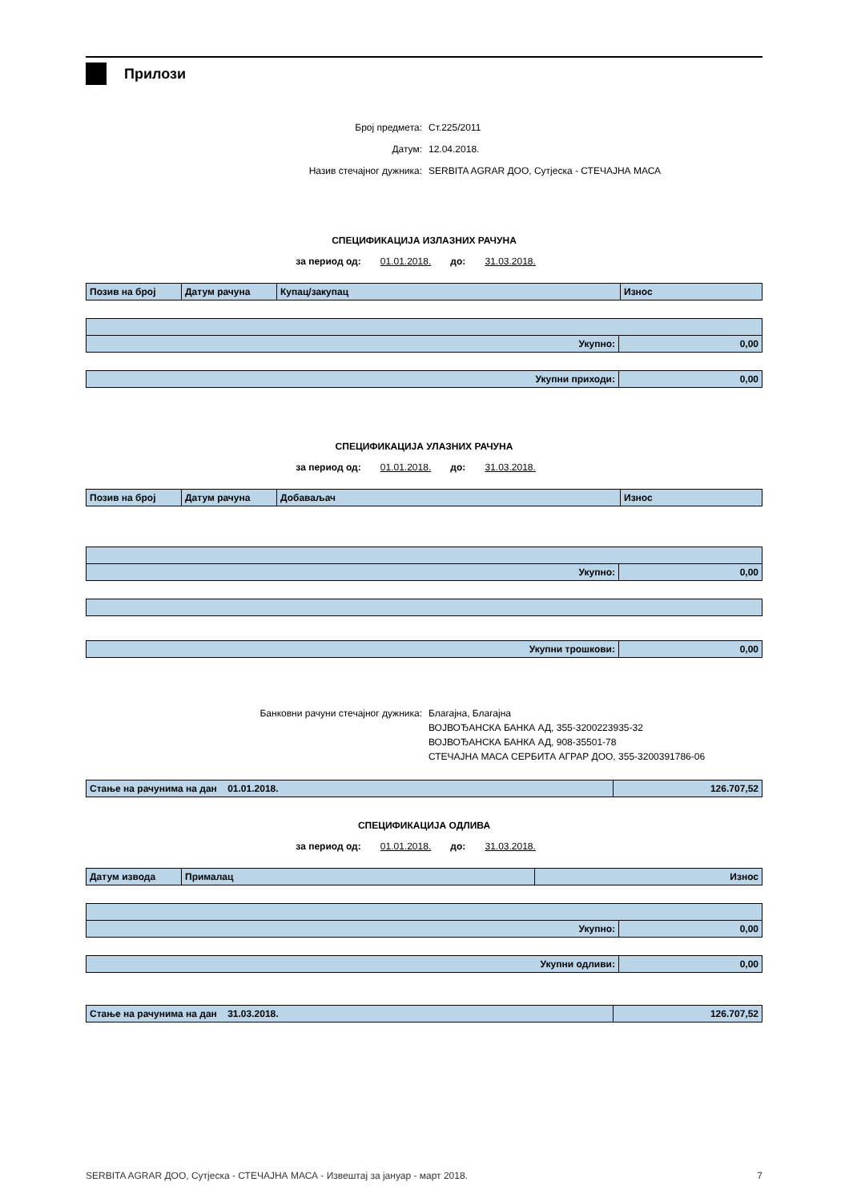Прилози
Број предмета: Ст.225/2011
Датум: 12.04.2018.
Назив стечајног дужника: SERBITA AGRAR ДОО, Сутјеска - СТЕЧАЈНА МАСА
СПЕЦИФИКАЦИЈА ИЗЛАЗНИХ РАЧУНА
за период од: 01.01.2018. до: 31.03.2018.
| Позив на број | Датум рачуна | Купац/закупац | Износ |
| --- | --- | --- | --- |
| Укупно: | 0,00 |
| Укупни приходи: | 0,00 |
СПЕЦИФИКАЦИЈА УЛАЗНИХ РАЧУНА
за период од: 01.01.2018. до: 31.03.2018.
| Позив на број | Датум рачуна | Добаваљач | Износ |
| --- | --- | --- | --- |
| Укупно: | 0,00 |
| Укупни трошкови: | 0,00 |
Банковни рачуни стечајног дужника: Благајна, Благајна
ВОЈВОЂАНСКА БАНКА АД, 355-3200223935-32
ВОЈВОЂАНСКА БАНКА АД, 908-35501-78
СТЕЧАЈНА МАСА СЕРБИТА АГРАР ДОО, 355-3200391786-06
| Стање на рачунима на дан 01.01.2018. | 126.707,52 |
СПЕЦИФИКАЦИЈА ОДЛИВА
за период од: 01.01.2018. до: 31.03.2018.
| Датум извода | Прималац | Износ |
| --- | --- | --- |
| Укупно: | 0,00 |
| Укупни одливи: | 0,00 |
| Стање на рачунима на дан 31.03.2018. | 126.707,52 |
SERBITA AGRAR ДОО, Сутјеска - СТЕЧАЈНА МАСА - Извештај за јануар - март 2018. 7